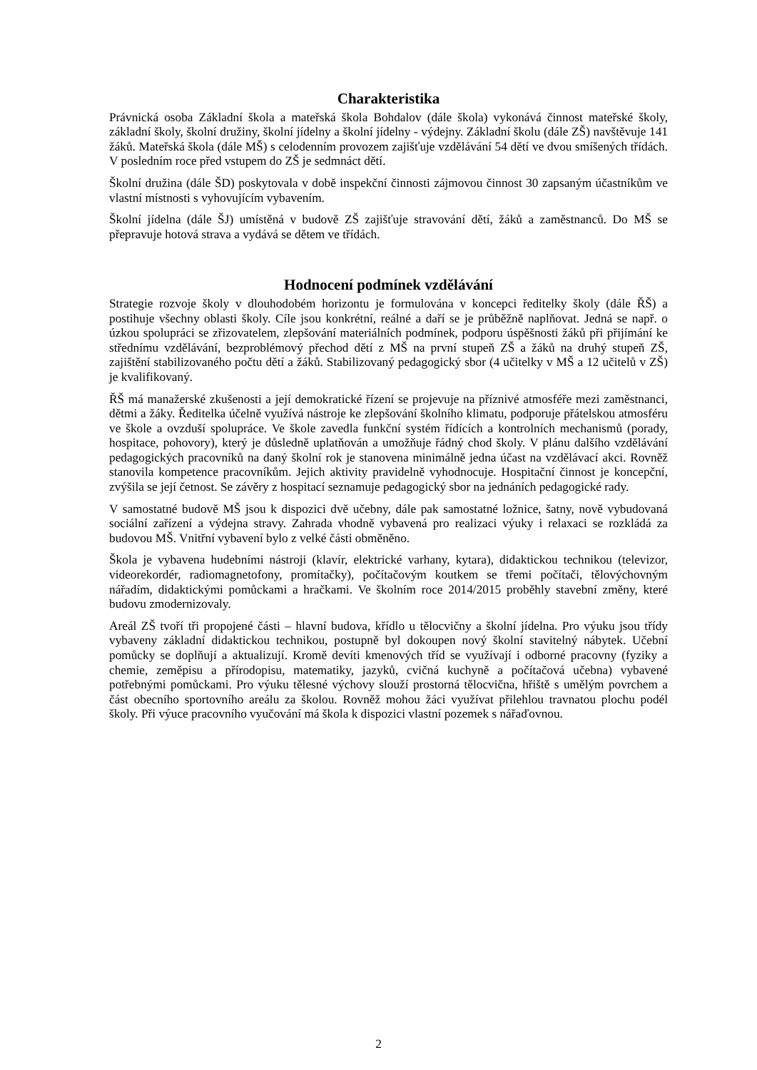Charakteristika
Právnická osoba Základní škola a mateřská škola Bohdalov (dále škola) vykonává činnost mateřské školy, základní školy, školní družiny, školní jídelny a školní jídelny - výdejny. Základní školu (dále ZŠ) navštěvuje 141 žáků. Mateřská škola (dále MŠ) s celodenním provozem zajišťuje vzdělávání 54 dětí ve dvou smíšených třídách. V posledním roce před vstupem do ZŠ je sedmnáct dětí.
Školní družina (dále ŠD) poskytovala v době inspekční činnosti zájmovou činnost 30 zapsaným účastníkům ve vlastní místnosti s vyhovujícím vybavením.
Školní jídelna (dále ŠJ) umístěná v budově ZŠ zajišťuje stravování dětí, žáků a zaměstnanců. Do MŠ se přepravuje hotová strava a vydává se dětem ve třídách.
Hodnocení podmínek vzdělávání
Strategie rozvoje školy v dlouhodobém horizontu je formulována v koncepci ředitelky školy (dále ŘŠ) a postihuje všechny oblasti školy. Cíle jsou konkrétní, reálné a daří se je průběžně naplňovat. Jedná se např. o úzkou spolupráci se zřizovatelem, zlepšování materiálních podmínek, podporu úspěšnosti žáků při přijímání ke střednímu vzdělávání, bezproblémový přechod dětí z MŠ na první stupeň ZŠ a žáků na druhý stupeň ZŠ, zajištění stabilizovaného počtu dětí a žáků. Stabilizovaný pedagogický sbor (4 učitelky v MŠ a 12 učitelů v ZŠ) je kvalifikovaný.
ŘŠ má manažerské zkušenosti a její demokratické řízení se projevuje na příznivé atmosféře mezi zaměstnanci, dětmi a žáky. Ředitelka účelně využívá nástroje ke zlepšování školního klimatu, podporuje přátelskou atmosféru ve škole a ovzduší spolupráce. Ve škole zavedla funkční systém řídících a kontrolních mechanismů (porady, hospitace, pohovory), který je důsledně uplatňován a umožňuje řádný chod školy. V plánu dalšího vzdělávání pedagogických pracovníků na daný školní rok je stanovena minimálně jedna účast na vzdělávací akci. Rovněž stanovila kompetence pracovníkům. Jejich aktivity pravidelně vyhodnocuje. Hospitační činnost je koncepční, zvýšila se její četnost. Se závěry z hospitací seznamuje pedagogický sbor na jednáních pedagogické rady.
V samostatné budově MŠ jsou k dispozici dvě učebny, dále pak samostatné ložnice, šatny, nově vybudovaná sociální zařízení a výdejna stravy. Zahrada vhodně vybavená pro realizaci výuky i relaxaci se rozkládá za budovou MŠ. Vnitřní vybavení bylo z velké části obměněno.
Škola je vybavena hudebními nástroji (klavír, elektrické varhany, kytara), didaktickou technikou (televizor, videorekordér, radiomagnetofony, promítačky), počítačovým koutkem se třemi počítači, tělovýchovným nářadím, didaktickými pomůckami a hračkami. Ve školním roce 2014/2015 proběhly stavební změny, které budovu zmodernizovaly.
Areál ZŠ tvoří tři propojené části – hlavní budova, křídlo u tělocvičny a školní jídelna. Pro výuku jsou třídy vybaveny základní didaktickou technikou, postupně byl dokoupen nový školní stavitelný nábytek. Učební pomůcky se doplňují a aktualizují. Kromě devíti kmenových tříd se využívají i odborné pracovny (fyziky a chemie, zeměpisu a přírodopisu, matematiky, jazyků, cvičná kuchyně a počítačová učebna) vybavené potřebnými pomůckami. Pro výuku tělesné výchovy slouží prostorná tělocvična, hřiště s umělým povrchem a část obecního sportovního areálu za školou. Rovněž mohou žáci využívat přilehlou travnatou plochu podél školy. Při výuce pracovního vyučování má škola k dispozici vlastní pozemek s nářaďovnou.
2